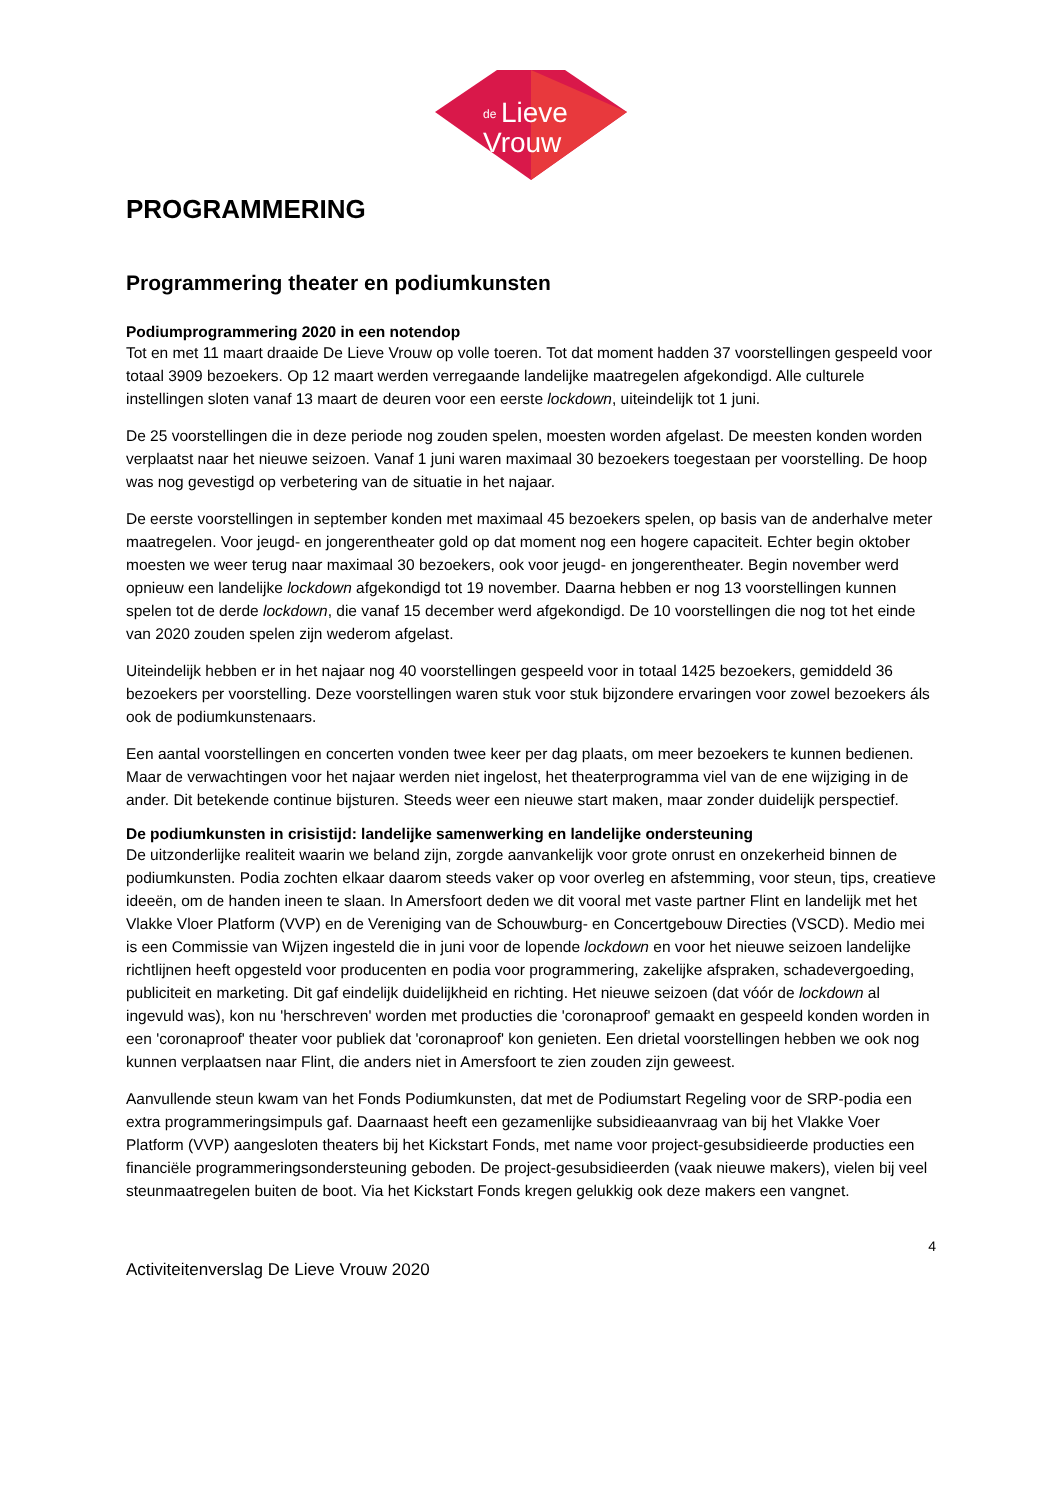de
Lieve
Vrouw
PROGRAMMERING
Programmering theater en podiumkunsten
Podiumprogrammering 2020 in een notendop
Tot en met 11 maart draaide De Lieve Vrouw op volle toeren. Tot dat moment hadden 37 voorstellingen gespeeld voor totaal 3909 bezoekers. Op 12 maart werden verregaande landelijke maatregelen afgekondigd. Alle culturele instellingen sloten vanaf 13 maart de deuren voor een eerste lockdown, uiteindelijk tot 1 juni.
De 25 voorstellingen die in deze periode nog zouden spelen, moesten worden afgelast. De meesten konden worden verplaatst naar het nieuwe seizoen. Vanaf 1 juni waren maximaal 30 bezoekers toegestaan per voorstelling. De hoop was nog gevestigd op verbetering van de situatie in het najaar.
De eerste voorstellingen in september konden met maximaal 45 bezoekers spelen, op basis van de anderhalve meter maatregelen. Voor jeugd- en jongerentheater gold op dat moment nog een hogere capaciteit. Echter begin oktober moesten we weer terug naar maximaal 30 bezoekers, ook voor jeugd- en jongerentheater. Begin november werd opnieuw een landelijke lockdown afgekondigd tot 19 november. Daarna hebben er nog 13 voorstellingen kunnen spelen tot de derde lockdown, die vanaf 15 december werd afgekondigd. De 10 voorstellingen die nog tot het einde van 2020 zouden spelen zijn wederom afgelast.
Uiteindelijk hebben er in het najaar nog 40 voorstellingen gespeeld voor in totaal 1425 bezoekers, gemiddeld 36 bezoekers per voorstelling. Deze voorstellingen waren stuk voor stuk bijzondere ervaringen voor zowel bezoekers áls ook de podiumkunstenaars.
Een aantal voorstellingen en concerten vonden twee keer per dag plaats, om meer bezoekers te kunnen bedienen. Maar de verwachtingen voor het najaar werden niet ingelost, het theaterprogramma viel van de ene wijziging in de ander. Dit betekende continue bijsturen. Steeds weer een nieuwe start maken, maar zonder duidelijk perspectief.
De podiumkunsten in crisistijd: landelijke samenwerking en landelijke ondersteuning
De uitzonderlijke realiteit waarin we beland zijn, zorgde aanvankelijk voor grote onrust en onzekerheid binnen de podiumkunsten. Podia zochten elkaar daarom steeds vaker op voor overleg en afstemming, voor steun, tips, creatieve ideeën, om de handen ineen te slaan. In Amersfoort deden we dit vooral met vaste partner Flint en landelijk met het Vlakke Vloer Platform (VVP) en de Vereniging van de Schouwburg- en Concertgebouw Directies (VSCD). Medio mei is een Commissie van Wijzen ingesteld die in juni voor de lopende lockdown en voor het nieuwe seizoen landelijke richtlijnen heeft opgesteld voor producenten en podia voor programmering, zakelijke afspraken, schadevergoeding, publiciteit en marketing. Dit gaf eindelijk duidelijkheid en richting. Het nieuwe seizoen (dat vóór de lockdown al ingevuld was), kon nu 'herschreven' worden met producties die 'coronaproof' gemaakt en gespeeld konden worden in een 'coronaproof' theater voor publiek dat 'coronaproof' kon genieten. Een drietal voorstellingen hebben we ook nog kunnen verplaatsen naar Flint, die anders niet in Amersfoort te zien zouden zijn geweest.
Aanvullende steun kwam van het Fonds Podiumkunsten, dat met de Podiumstart Regeling voor de SRP-podia een extra programmeringsimpuls gaf. Daarnaast heeft een gezamenlijke subsidieaanvraag van bij het Vlakke Voer Platform (VVP) aangesloten theaters bij het Kickstart Fonds, met name voor project-gesubsidieerde producties een financiële programmeringsondersteuning geboden. De project-gesubsidieerden (vaak nieuwe makers), vielen bij veel steunmaatregelen buiten de boot. Via het Kickstart Fonds kregen gelukkig ook deze makers een vangnet.
4
Activiteitenverslag De Lieve Vrouw 2020